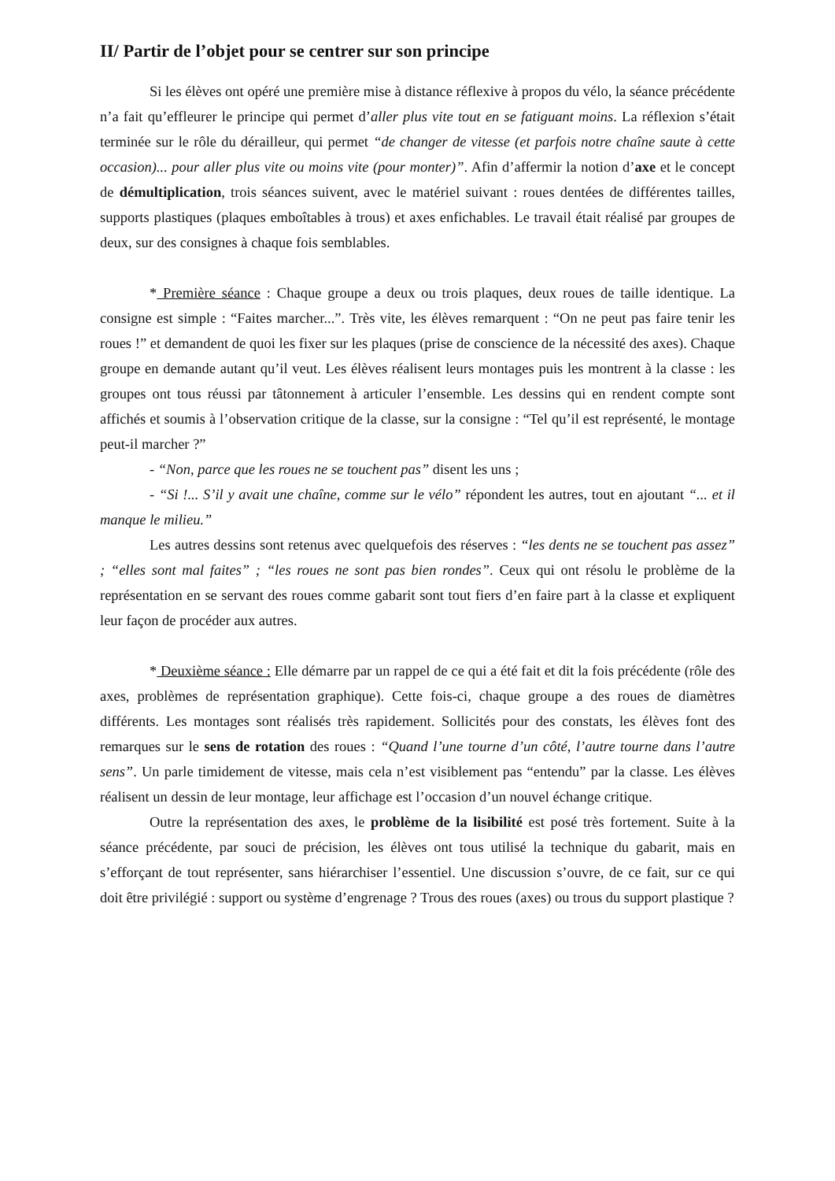II/ Partir de l’objet pour se centrer sur son principe
Si les élèves ont opéré une première mise à distance réflexive à propos du vélo, la séance précédente n’a fait qu’effleurer le principe qui permet d’aller plus vite tout en se fatiguant moins. La réflexion s’était terminée sur le rôle du dérailleur, qui permet “de changer de vitesse (et parfois notre chaîne saute à cette occasion)... pour aller plus vite ou moins vite (pour monter)”. Afin d’affermir la notion d’axe et le concept de démultiplication, trois séances suivent, avec le matériel suivant : roues dentées de différentes tailles, supports plastiques (plaques emboîtables à trous) et axes enfichables. Le travail était réalisé par groupes de deux, sur des consignes à chaque fois semblables.
* Première séance : Chaque groupe a deux ou trois plaques, deux roues de taille identique. La consigne est simple : “Faites marcher...”. Très vite, les élèves remarquent : “On ne peut pas faire tenir les roues !” et demandent de quoi les fixer sur les plaques (prise de conscience de la nécessité des axes). Chaque groupe en demande autant qu’il veut. Les élèves réalisent leurs montages puis les montrent à la classe : les groupes ont tous réussi par tâtonnement à articuler l’ensemble. Les dessins qui en rendent compte sont affichés et soumis à l’observation critique de la classe, sur la consigne : “Tel qu’il est représenté, le montage peut-il marcher ?”
- “Non, parce que les roues ne se touchent pas” disent les uns ;
- “Si !... S’il y avait une chaîne, comme sur le vélo” répondent les autres, tout en ajoutant “... et il manque le milieu.”
Les autres dessins sont retenus avec quelquefois des réserves : “les dents ne se touchent pas assez” ; “elles sont mal faites” ; “les roues ne sont pas bien rondes”. Ceux qui ont résolu le problème de la représentation en se servant des roues comme gabarit sont tout fiers d’en faire part à la classe et expliquent leur façon de procéder aux autres.
* Deuxième séance : Elle démarre par un rappel de ce qui a été fait et dit la fois précédente (rôle des axes, problèmes de représentation graphique). Cette fois-ci, chaque groupe a des roues de diamètres différents. Les montages sont réalisés très rapidement. Sollicités pour des constats, les élèves font des remarques sur le sens de rotation des roues : “Quand l’une tourne d’un côté, l’autre tourne dans l’autre sens”. Un parle timidement de vitesse, mais cela n’est visiblement pas “entendu” par la classe. Les élèves réalisent un dessin de leur montage, leur affichage est l’occasion d’un nouvel échange critique.
Outre la représentation des axes, le problème de la lisibilité est posé très fortement. Suite à la séance précédente, par souci de précision, les élèves ont tous utilisé la technique du gabarit, mais en s’efforçant de tout représenter, sans hiérarchiser l’essentiel. Une discussion s’ouvre, de ce fait, sur ce qui doit être privilégié : support ou système d’engrenage ? Trous des roues (axes) ou trous du support plastique ?